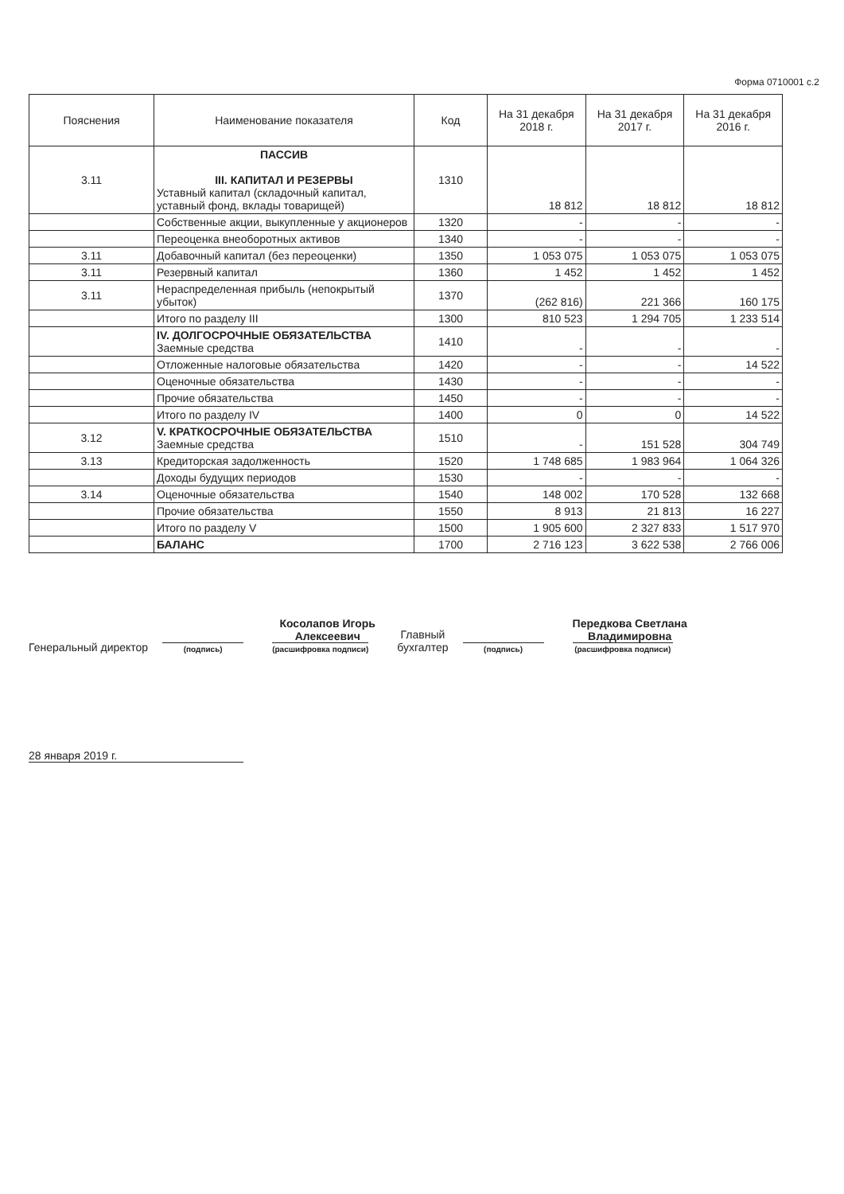Форма 0710001 с.2
| Пояснения | Наименование показателя | Код | На 31 декабря 2018 г. | На 31 декабря 2017 г. | На 31 декабря 2016 г. |
| --- | --- | --- | --- | --- | --- |
| 3.11 | ПАССИВ III. КАПИТАЛ И РЕЗЕРВЫ Уставный капитал (складочный капитал, уставный фонд, вклады товарищей) | 1310 | 18 812 | 18 812 | 18 812 |
| | Собственные акции, выкупленные у акционеров | 1320 | - | - | - |
| | Переоценка внеоборотных активов | 1340 | - | - | - |
| 3.11 | Добавочный капитал (без переоценки) | 1350 | 1 053 075 | 1 053 075 | 1 053 075 |
| 3.11 | Резервный капитал | 1360 | 1 452 | 1 452 | 1 452 |
| 3.11 | Нераспределенная прибыль (непокрытый убыток) | 1370 | (262 816) | 221 366 | 160 175 |
| | Итого по разделу III | 1300 | 810 523 | 1 294 705 | 1 233 514 |
| | IV. ДОЛГОСРОЧНЫЕ ОБЯЗАТЕЛЬСТВА Заемные средства | 1410 | - | - | - |
| | Отложенные налоговые обязательства | 1420 | - | - | 14 522 |
| | Оценочные обязательства | 1430 | - | - | - |
| | Прочие обязательства | 1450 | - | - | - |
| | Итого по разделу IV | 1400 | 0 | 0 | 14 522 |
| 3.12 | V. КРАТКОСРОЧНЫЕ ОБЯЗАТЕЛЬСТВА Заемные средства | 1510 | - | 151 528 | 304 749 |
| 3.13 | Кредиторская задолженность | 1520 | 1 748 685 | 1 983 964 | 1 064 326 |
| | Доходы будущих периодов | 1530 | - | - | - |
| 3.14 | Оценочные обязательства | 1540 | 148 002 | 170 528 | 132 668 |
| | Прочие обязательства | 1550 | 8 913 | 21 813 | 16 227 |
| | Итого по разделу V | 1500 | 1 905 600 | 2 327 833 | 1 517 970 |
| | БАЛАНС | 1700 | 2 716 123 | 3 622 538 | 2 766 006 |
Генеральный директор
(подпись)
Косолапов Игорь
Алексеевич
(расшифровка подписи)
Главный
бухгалтер
(подпись)
Передкова Светлана
Владимировна
(расшифровка подписи)
28 января 2019 г.